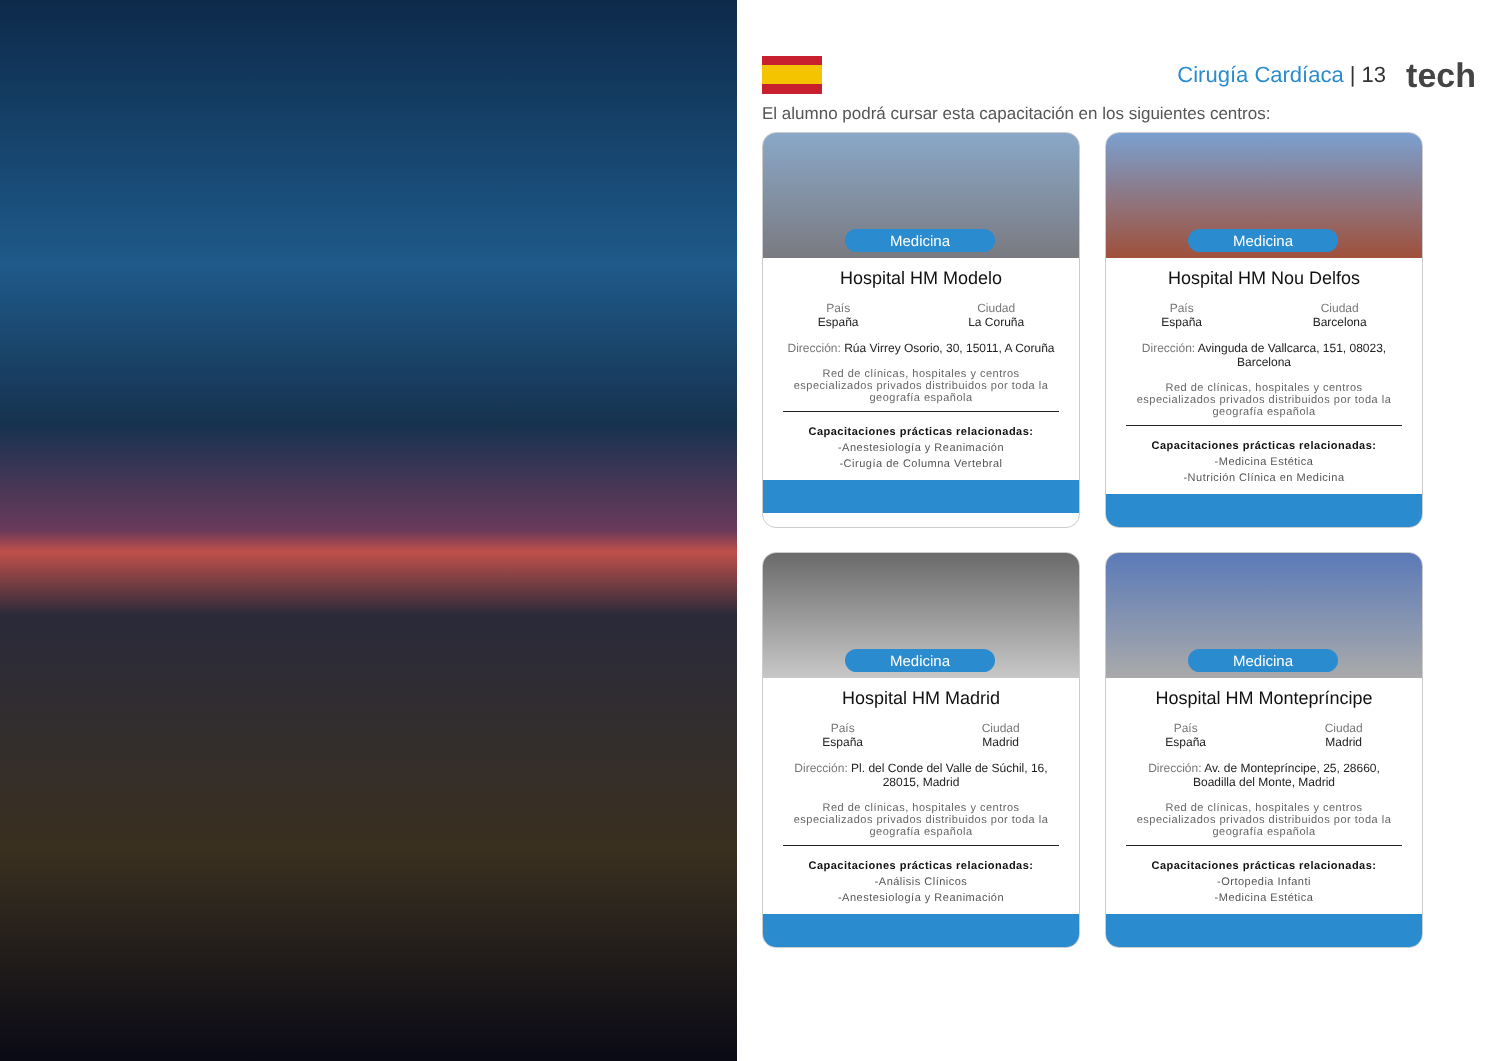Cirugía Cardíaca | 13
tech
El alumno podrá cursar esta capacitación en los siguientes centros:
Medicina
Hospital HM Modelo
País
España
Ciudad
La Coruña
Dirección: Rúa Virrey Osorio, 30, 15011, A Coruña
Red de clínicas, hospitales y centros especializados privados distribuidos por toda la geografía española
Capacitaciones prácticas relacionadas:
-Anestesiología y Reanimación
-Cirugía de Columna Vertebral
Medicina
Hospital HM Nou Delfos
País
España
Ciudad
Barcelona
Dirección: Avinguda de Vallcarca, 151, 08023, Barcelona
Red de clínicas, hospitales y centros especializados privados distribuidos por toda la geografía española
Capacitaciones prácticas relacionadas:
-Medicina Estética
-Nutrición Clínica en Medicina
Medicina
Hospital HM Madrid
País
España
Ciudad
Madrid
Dirección: Pl. del Conde del Valle de Súchil, 16, 28015, Madrid
Red de clínicas, hospitales y centros especializados privados distribuidos por toda la geografía española
Capacitaciones prácticas relacionadas:
-Análisis Clínicos
-Anestesiología y Reanimación
Medicina
Hospital HM Montepríncipe
País
España
Ciudad
Madrid
Dirección: Av. de Montepríncipe, 25, 28660, Boadilla del Monte, Madrid
Red de clínicas, hospitales y centros especializados privados distribuidos por toda la geografía española
Capacitaciones prácticas relacionadas:
-Ortopedia Infanti
-Medicina Estética